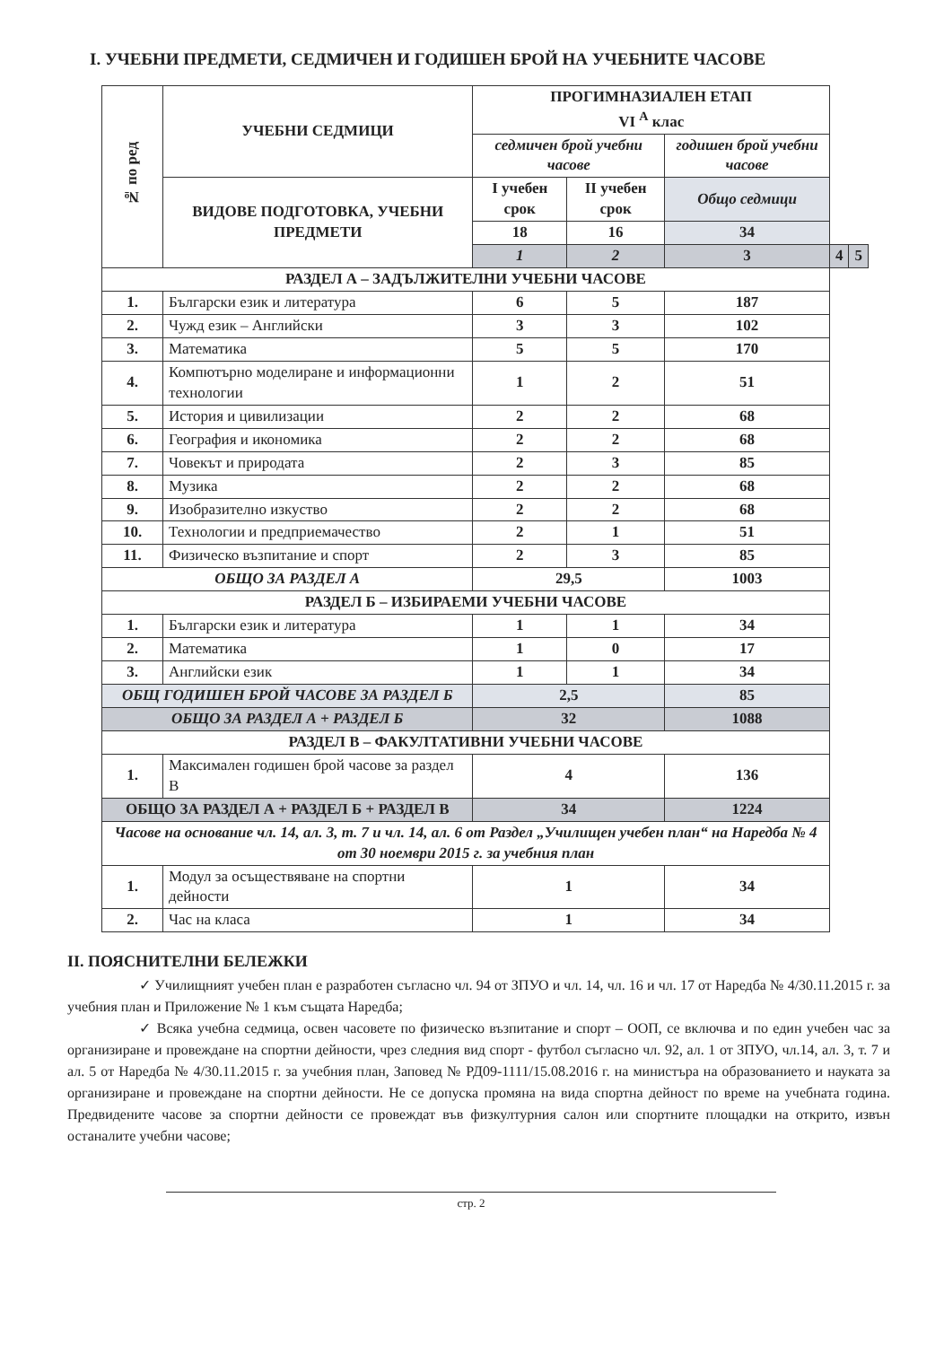I. УЧЕБНИ ПРЕДМЕТИ, СЕДМИЧЕН И ГОДИШЕН БРОЙ НА УЧЕБНИТЕ ЧАСОВЕ
| № по ред | УЧЕБНИ СЕДМИЦИ | ПРОГИМНАЗИАЛЕН ЕТАП VI <sup>А</sup> клас | | | | |
| --- | --- | --- | --- | --- | --- | --- |
| | | седмичен брой учебни часове | | годишен брой учебни часове | | |
| | ВИДОВЕ ПОДГОТОВКА, УЧЕБНИ ПРЕДМЕТИ | I учебен срок | II учебен срок | Общо седмици | | |
| | | 18 | 16 | 34 | | |
| | | 1 | 2 | 3 | 4 | 5 |
| РАЗДЕЛ А – ЗАДЪЛЖИТЕЛНИ УЧЕБНИ ЧАСОВЕ | | | | | | |
| 1. | Български език и литература | 6 | 5 | 187 | | |
| 2. | Чужд език – Английски | 3 | 3 | 102 | | |
| 3. | Математика | 5 | 5 | 170 | | |
| 4. | Компютърно моделиране и информационни технологии | 1 | 2 | 51 | | |
| 5. | История и цивилизации | 2 | 2 | 68 | | |
| 6. | География и икономика | 2 | 2 | 68 | | |
| 7. | Човекът и природата | 2 | 3 | 85 | | |
| 8. | Музика | 2 | 2 | 68 | | |
| 9. | Изобразително изкуство | 2 | 2 | 68 | | |
| 10. | Технологии и предприемачество | 2 | 1 | 51 | | |
| 11. | Физическо възпитание и спорт | 2 | 3 | 85 | | |
| ОБЩО ЗА РАЗДЕЛ А | | 29,5 | | 1003 | | |
| РАЗДЕЛ Б – ИЗБИРАЕМИ УЧЕБНИ ЧАСОВЕ | | | | | | |
| 1. | Български език и литература | 1 | 1 | 34 | | |
| 2. | Математика | 1 | 0 | 17 | | |
| 3. | Английски език | 1 | 1 | 34 | | |
| ОБЩ ГОДИШЕН БРОЙ ЧАСОВЕ ЗА РАЗДЕЛ Б | | 2,5 | | 85 | | |
| ОБЩО ЗА РАЗДЕЛ А + РАЗДЕЛ Б | | 32 | | 1088 | | |
| РАЗДЕЛ В – ФАКУЛТАТИВНИ УЧЕБНИ ЧАСОВЕ | | | | | | |
| 1. | Максимален годишен брой часове за раздел В | 4 | | 136 | | |
| ОБЩО ЗА РАЗДЕЛ А + РАЗДЕЛ Б + РАЗДЕЛ В | | 34 | | 1224 | | |
| Часове на основание чл. 14, ал. 3, т. 7 и чл. 14, ал. 6 от Раздел „Училищен учебен план“ на Наредба № 4 от 30 ноември 2015 г. за учебния план | | | | | | |
| 1. | Модул за осъществяване на спортни дейности | 1 | | 34 | | |
| 2. | Час на класа | 1 | | 34 | | |
II. ПОЯСНИТЕЛНИ БЕЛЕЖКИ
✓ Училищният учебен план е разработен съгласно чл. 94 от ЗПУО и чл. 14, чл. 16 и чл. 17 от Наредба № 4/30.11.2015 г. за учебния план и Приложение № 1 към същата Наредба;
✓ Всяка учебна седмица, освен часовете по физическо възпитание и спорт – ООП, се включва и по един учебен час за организиране и провеждане на спортни дейности, чрез следния вид спорт - футбол съгласно чл. 92, ал. 1 от ЗПУО, чл.14, ал. 3, т. 7 и ал. 5 от Наредба № 4/30.11.2015 г. за учебния план, Заповед № РД09-1111/15.08.2016 г. на министъра на образованието и науката за организиране и провеждане на спортни дейности. Не се допуска промяна на вида спортна дейност по време на учебната година. Предвидените часове за спортни дейности се провеждат във физкултурния салон или спортните площадки на открито, извън останалите учебни часове;
стр. 2